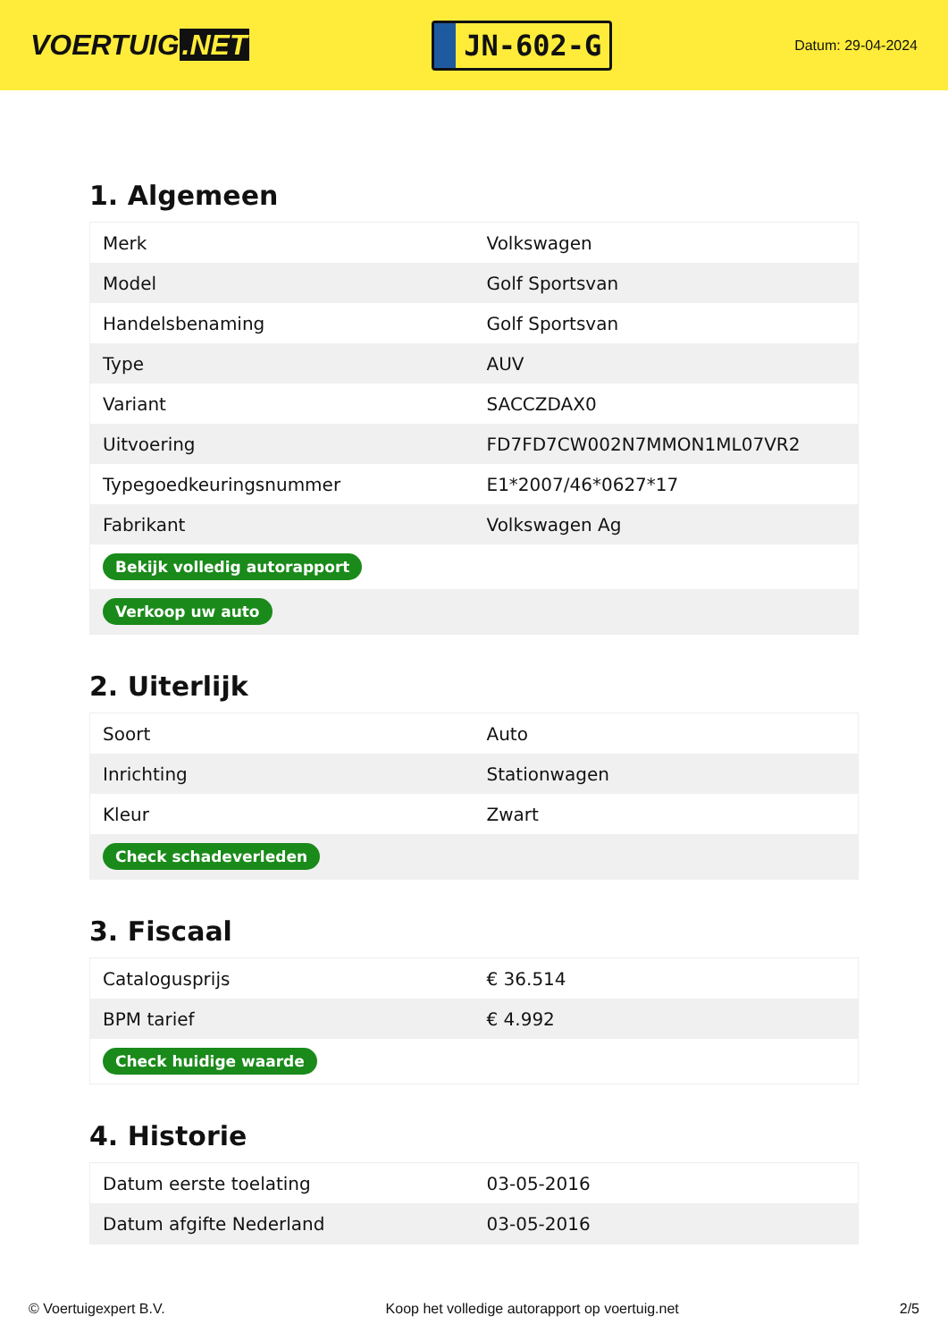VOERTUIG.NET
JN-602-G
Datum: 29-04-2024
1. Algemeen
| Merk | Volkswagen |
| Model | Golf Sportsvan |
| Handelsbenaming | Golf Sportsvan |
| Type | AUV |
| Variant | SACCZDAX0 |
| Uitvoering | FD7FD7CW002N7MMON1ML07VR2 |
| Typegoedkeuringsnummer | E1*2007/46*0627*17 |
| Fabrikant | Volkswagen Ag |
| Bekijk volledig autorapport | |
| Verkoop uw auto | |
2. Uiterlijk
| Soort | Auto |
| Inrichting | Stationwagen |
| Kleur | Zwart |
| Check schadeverleden | |
3. Fiscaal
| Catalogusprijs | € 36.514 |
| BPM tarief | € 4.992 |
| Check huidige waarde | |
4. Historie
| Datum eerste toelating | 03-05-2016 |
| Datum afgifte Nederland | 03-05-2016 |
© Voertuigexpert B.V. Koop het volledige autorapport op voertuig.net 2/5